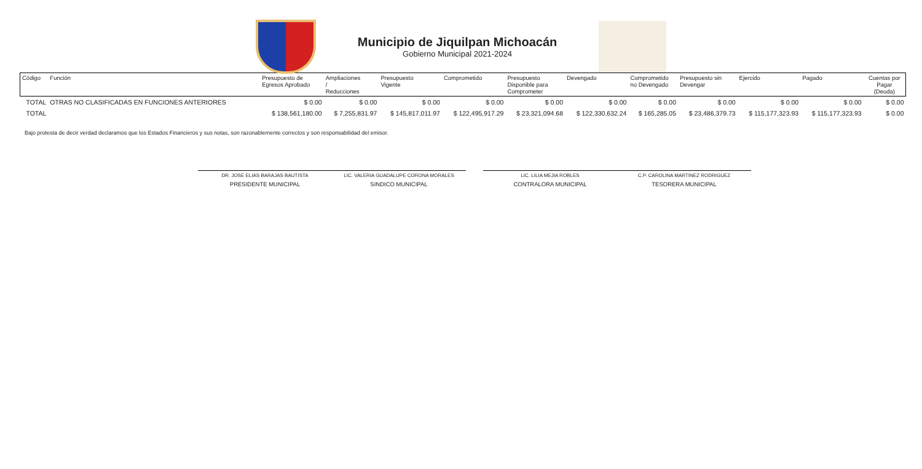Municipio de Jiquilpan Michoacán
Gobierno Municipal 2021-2024
| Código | Función | Presupuesto de Egresos Aprobado | Ampliaciones / Reducciones | Presupuesto Vigente | Comprometido | Presupuesto Disponible para Comprometer | Devengado | Comprometido no Devengado | Presupuesto sin Devengar | Ejercido | Pagado | Cuentas por Pagar (Deuda) |
| --- | --- | --- | --- | --- | --- | --- | --- | --- | --- | --- | --- | --- |
| TOTAL | OTRAS NO CLASIFICADAS EN FUNCIONES ANTERIORES | $ 0.00 | $ 0.00 | $ 0.00 | $ 0.00 | $ 0.00 | $ 0.00 | $ 0.00 | $ 0.00 | $ 0.00 | $ 0.00 | $ 0.00 |
| TOTAL | | $ 138,561,180.00 | $ 7,255,831.97 | $ 145,817,011.97 | $ 122,495,917.29 | $ 23,321,094.68 | $ 122,330,632.24 | $ 165,285.05 | $ 23,486,379.73 | $ 115,177,323.93 | $ 115,177,323.93 | $ 0.00 |
Bajo protesta de decir verdad declaramos que los Estados Financieros y sus notas, son razonablemente correctos y son responsabilidad del emisor.
DR. JOSE ELIAS BARAJAS BAUTISTA
PRESIDENTE MUNICIPAL
LIC. VALERIA GUADALUPE CORONA MORALES
SINDICO MUNICIPAL
LIC. LILIA MEJIA ROBLES
CONTRALORA MUNICIPAL
C.P. CAROLINA MARTINEZ RODRIGUEZ
TESORERA MUNICIPAL